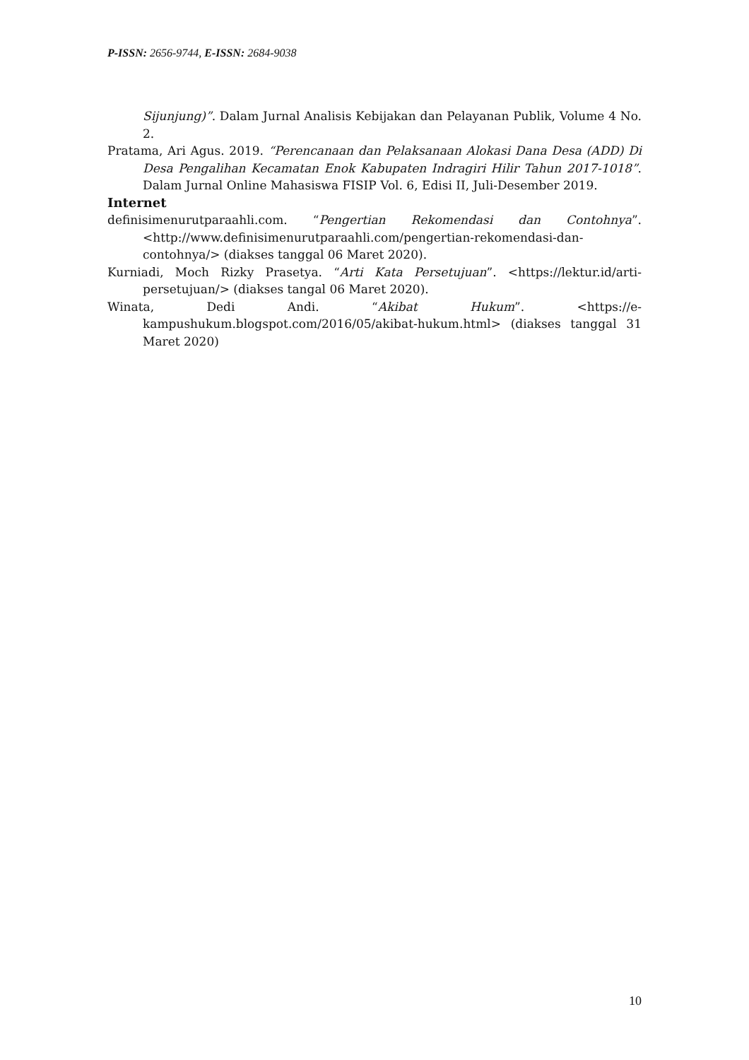P-ISSN: 2656-9744, E-ISSN: 2684-9038
Sijunjung)”. Dalam Jurnal Analisis Kebijakan dan Pelayanan Publik, Volume 4 No. 2.
Pratama, Ari Agus. 2019. “Perencanaan dan Pelaksanaan Alokasi Dana Desa (ADD) Di Desa Pengalihan Kecamatan Enok Kabupaten Indragiri Hilir Tahun 2017-1018”. Dalam Jurnal Online Mahasiswa FISIP Vol. 6, Edisi II, Juli-Desember 2019.
Internet
definisimenurutparaahli.com. “Pengertian Rekomendasi dan Contohnya”. <http://www.definisimenurutparaahli.com/pengertian-rekomendasi-dan-contohnya/> (diakses tanggal 06 Maret 2020).
Kurniadi, Moch Rizky Prasetya. “Arti Kata Persetujuan”. <https://lektur.id/arti-persetujuan/> (diakses tangal 06 Maret 2020).
Winata, Dedi Andi. “Akibat Hukum”. <https://e-kampushukum.blogspot.com/2016/05/akibat-hukum.html> (diakses tanggal 31 Maret 2020)
10